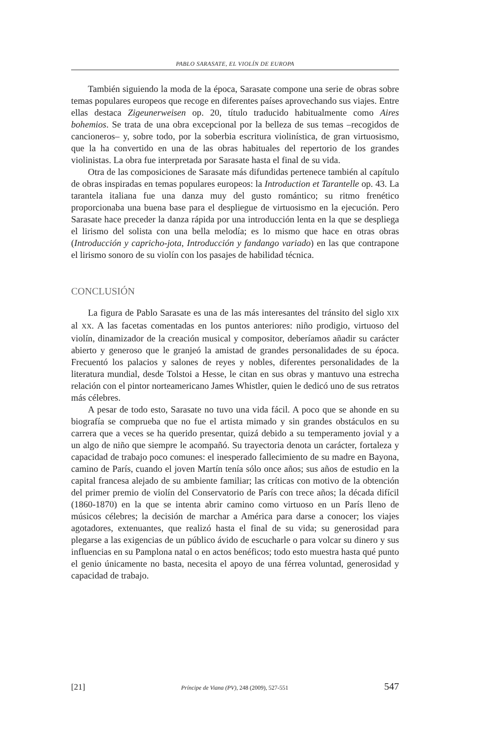PABLO SARASATE, EL VIOLÍN DE EUROPA
También siguiendo la moda de la época, Sarasate compone una serie de obras sobre temas populares europeos que recoge en diferentes países aprovechando sus viajes. Entre ellas destaca Zigeunerweisen op. 20, título traducido habitualmente como Aires bohemios. Se trata de una obra excepcional por la belleza de sus temas –recogidos de cancioneros– y, sobre todo, por la soberbia escritura violinística, de gran virtuosismo, que la ha convertido en una de las obras habituales del repertorio de los grandes violinistas. La obra fue interpretada por Sarasate hasta el final de su vida.
Otra de las composiciones de Sarasate más difundidas pertenece también al capítulo de obras inspiradas en temas populares europeos: la Introduction et Tarantelle op. 43. La tarantela italiana fue una danza muy del gusto romántico; su ritmo frenético proporcionaba una buena base para el despliegue de virtuosismo en la ejecución. Pero Sarasate hace preceder la danza rápida por una introducción lenta en la que se despliega el lirismo del solista con una bella melodía; es lo mismo que hace en otras obras (Introducción y capricho-jota, Introducción y fandango variado) en las que contrapone el lirismo sonoro de su violín con los pasajes de habilidad técnica.
CONCLUSIÓN
La figura de Pablo Sarasate es una de las más interesantes del tránsito del siglo XIX al XX. A las facetas comentadas en los puntos anteriores: niño prodigio, virtuoso del violín, dinamizador de la creación musical y compositor, deberíamos añadir su carácter abierto y generoso que le granjeó la amistad de grandes personalidades de su época. Frecuentó los palacios y salones de reyes y nobles, diferentes personalidades de la literatura mundial, desde Tolstoi a Hesse, le citan en sus obras y mantuvo una estrecha relación con el pintor norteamericano James Whistler, quien le dedicó uno de sus retratos más célebres.
A pesar de todo esto, Sarasate no tuvo una vida fácil. A poco que se ahonde en su biografía se comprueba que no fue el artista mimado y sin grandes obstáculos en su carrera que a veces se ha querido presentar, quizá debido a su temperamento jovial y a un algo de niño que siempre le acompañó. Su trayectoria denota un carácter, fortaleza y capacidad de trabajo poco comunes: el inesperado fallecimiento de su madre en Bayona, camino de París, cuando el joven Martín tenía sólo once años; sus años de estudio en la capital francesa alejado de su ambiente familiar; las críticas con motivo de la obtención del primer premio de violín del Conservatorio de París con trece años; la década difícil (1860-1870) en la que se intenta abrir camino como virtuoso en un París lleno de músicos célebres; la decisión de marchar a América para darse a conocer; los viajes agotadores, extenuantes, que realizó hasta el final de su vida; su generosidad para plegarse a las exigencias de un público ávido de escucharle o para volcar su dinero y sus influencias en su Pamplona natal o en actos benéficos; todo esto muestra hasta qué punto el genio únicamente no basta, necesita el apoyo de una férrea voluntad, generosidad y capacidad de trabajo.
[21] Príncipe de Viana (PV), 248 (2009), 527-551 547